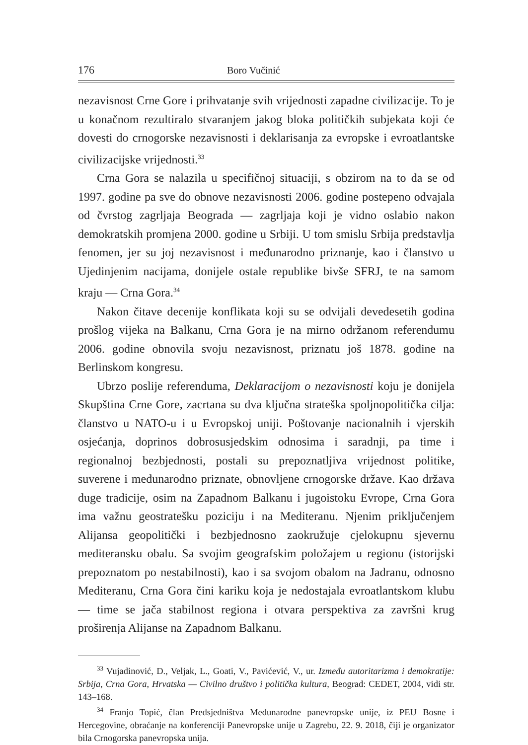176 Boro Vučinić
nezavisnost Crne Gore i prihvatanje svih vrijednosti zapadne civilizacije. To je u konačnom rezultiralo stvaranjem jakog bloka političkih subjekata koji će dovesti do crnogorske nezavisnosti i deklarisanja za evropske i evroatlantske civilizacijske vrijednosti.<sup>33</sup>
Crna Gora se nalazila u specifičnoj situaciji, s obzirom na to da se od 1997. godine pa sve do obnove nezavisnosti 2006. godine postepeno odvajala od čvrstog zagrljaja Beograda — zagrljaja koji je vidno oslabio nakon demokratskih promjena 2000. godine u Srbiji. U tom smislu Srbija predstavlja fenomen, jer su joj nezavisnost i međunarodno priznanje, kao i članstvo u Ujedinjenim nacijama, donijele ostale republike bivše SFRJ, te na samom kraju — Crna Gora.<sup>34</sup>
Nakon čitave decenije konflikata koji su se odvijali devedesetih godina prošlog vijeka na Balkanu, Crna Gora je na mirno održanom referendumu 2006. godine obnovila svoju nezavisnost, priznatu još 1878. godine na Berlinskom kongresu.
Ubrzo poslije referenduma, Deklaracijom o nezavisnosti koju je donijela Skupština Crne Gore, zacrtana su dva ključna strateška spoljnopolitička cilja: članstvo u NATO-u i u Evropskoj uniji. Poštovanje nacionalnih i vjerskih osjećanja, doprinos dobrosusjedskim odnosima i saradnji, pa time i regionalnoj bezbjednosti, postali su prepoznatljiva vrijednost politike, suverene i međunarodno priznate, obnovljene crnogorske države. Kao država duge tradicije, osim na Zapadnom Balkanu i jugoistoku Evrope, Crna Gora ima važnu geostratešku poziciju i na Mediteranu. Njenim priključenjem Alijansa geopolitički i bezbjednosno zaokružuje cjelokupnu sjevernu mediteransku obalu. Sa svojim geografskim položajem u regionu (istorijski prepoznatom po nestabilnosti), kao i sa svojom obalom na Jadranu, odnosno Mediteranu, Crna Gora čini kariku koja je nedostajala evroatlantskom klubu — time se jača stabilnost regiona i otvara perspektiva za završni krug proširenja Alijanse na Zapadnom Balkanu.
<sup>33</sup> Vujadinović, D., Veljak, L., Goati, V., Pavićević, V., ur. Između autoritarizma i demokratije: Srbija, Crna Gora, Hrvatska — Civilno društvo i politička kultura, Beograd: CEDET, 2004, vidi str. 143–168.
<sup>34</sup> Franjo Topić, član Predsjedništva Međunarodne panevropske unije, iz PEU Bosne i Hercegovine, obraćanje na konferenciji Panevropske unije u Zagrebu, 22. 9. 2018, čiji je organizator bila Crnogorska panevropska unija.